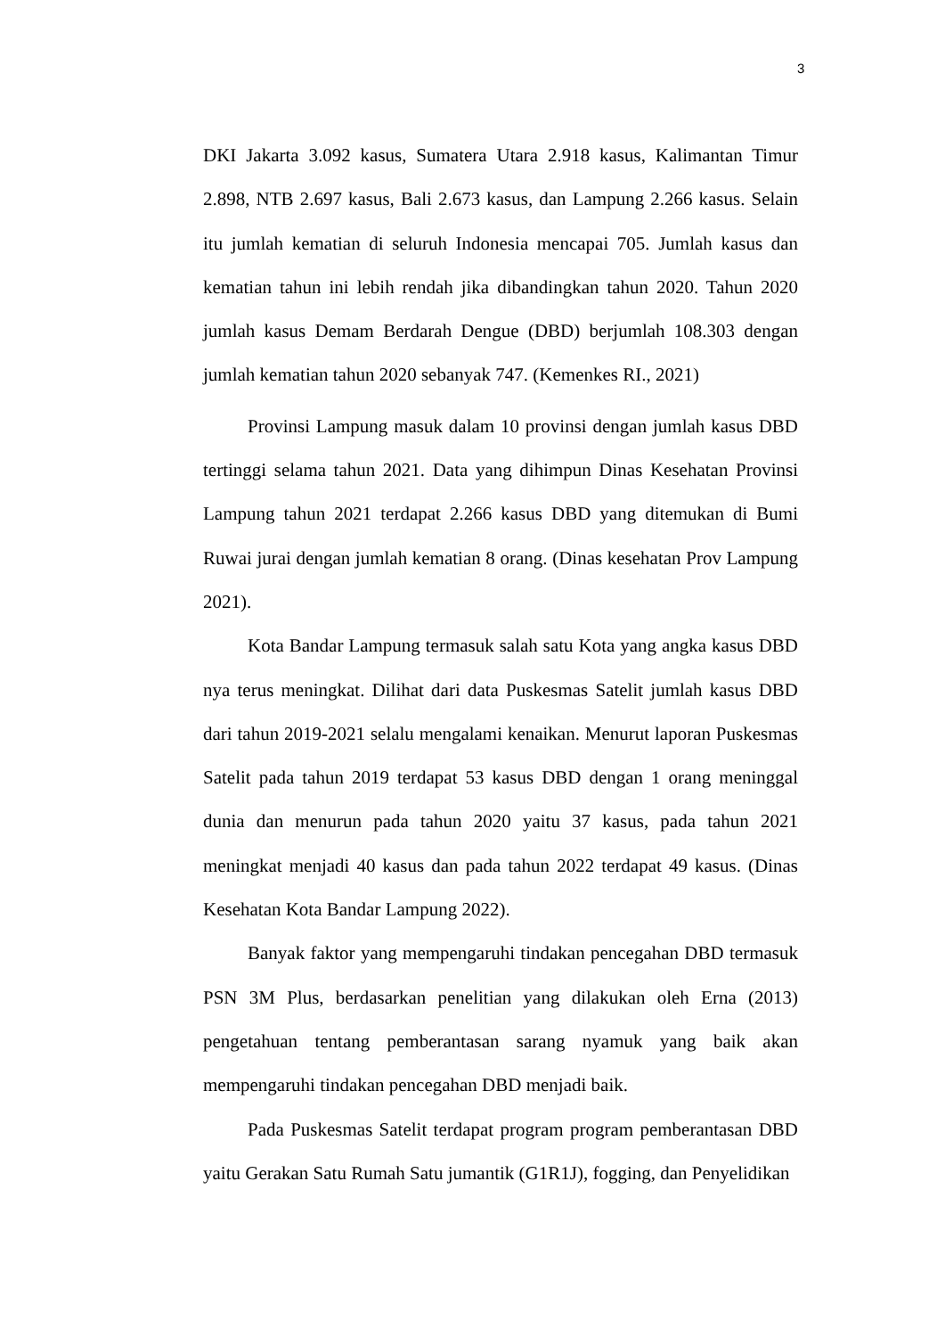3
DKI Jakarta 3.092 kasus, Sumatera Utara 2.918 kasus, Kalimantan Timur 2.898, NTB 2.697 kasus, Bali 2.673 kasus, dan Lampung 2.266 kasus. Selain itu jumlah kematian di seluruh Indonesia mencapai 705. Jumlah kasus dan kematian tahun ini lebih rendah jika dibandingkan tahun 2020. Tahun 2020 jumlah kasus Demam Berdarah Dengue (DBD) berjumlah 108.303 dengan jumlah kematian tahun 2020 sebanyak 747. (Kemenkes RI., 2021)
Provinsi Lampung masuk dalam 10 provinsi dengan jumlah kasus DBD tertinggi selama tahun 2021. Data yang dihimpun Dinas Kesehatan Provinsi Lampung tahun 2021 terdapat 2.266 kasus DBD yang ditemukan di Bumi Ruwai jurai dengan jumlah kematian 8 orang. (Dinas kesehatan Prov Lampung 2021).
Kota Bandar Lampung termasuk salah satu Kota yang angka kasus DBD nya terus meningkat. Dilihat dari data Puskesmas Satelit jumlah kasus DBD dari tahun 2019-2021 selalu mengalami kenaikan. Menurut laporan Puskesmas Satelit pada tahun 2019 terdapat 53 kasus DBD dengan 1 orang meninggal dunia dan menurun pada tahun 2020 yaitu 37 kasus, pada tahun 2021 meningkat menjadi 40 kasus dan pada tahun 2022 terdapat 49 kasus. (Dinas Kesehatan Kota Bandar Lampung 2022).
Banyak faktor yang mempengaruhi tindakan pencegahan DBD termasuk PSN 3M Plus, berdasarkan penelitian yang dilakukan oleh Erna (2013) pengetahuan tentang pemberantasan sarang nyamuk yang baik akan mempengaruhi tindakan pencegahan DBD menjadi baik.
Pada Puskesmas Satelit terdapat program program pemberantasan DBD yaitu Gerakan Satu Rumah Satu jumantik (G1R1J), fogging, dan Penyelidikan